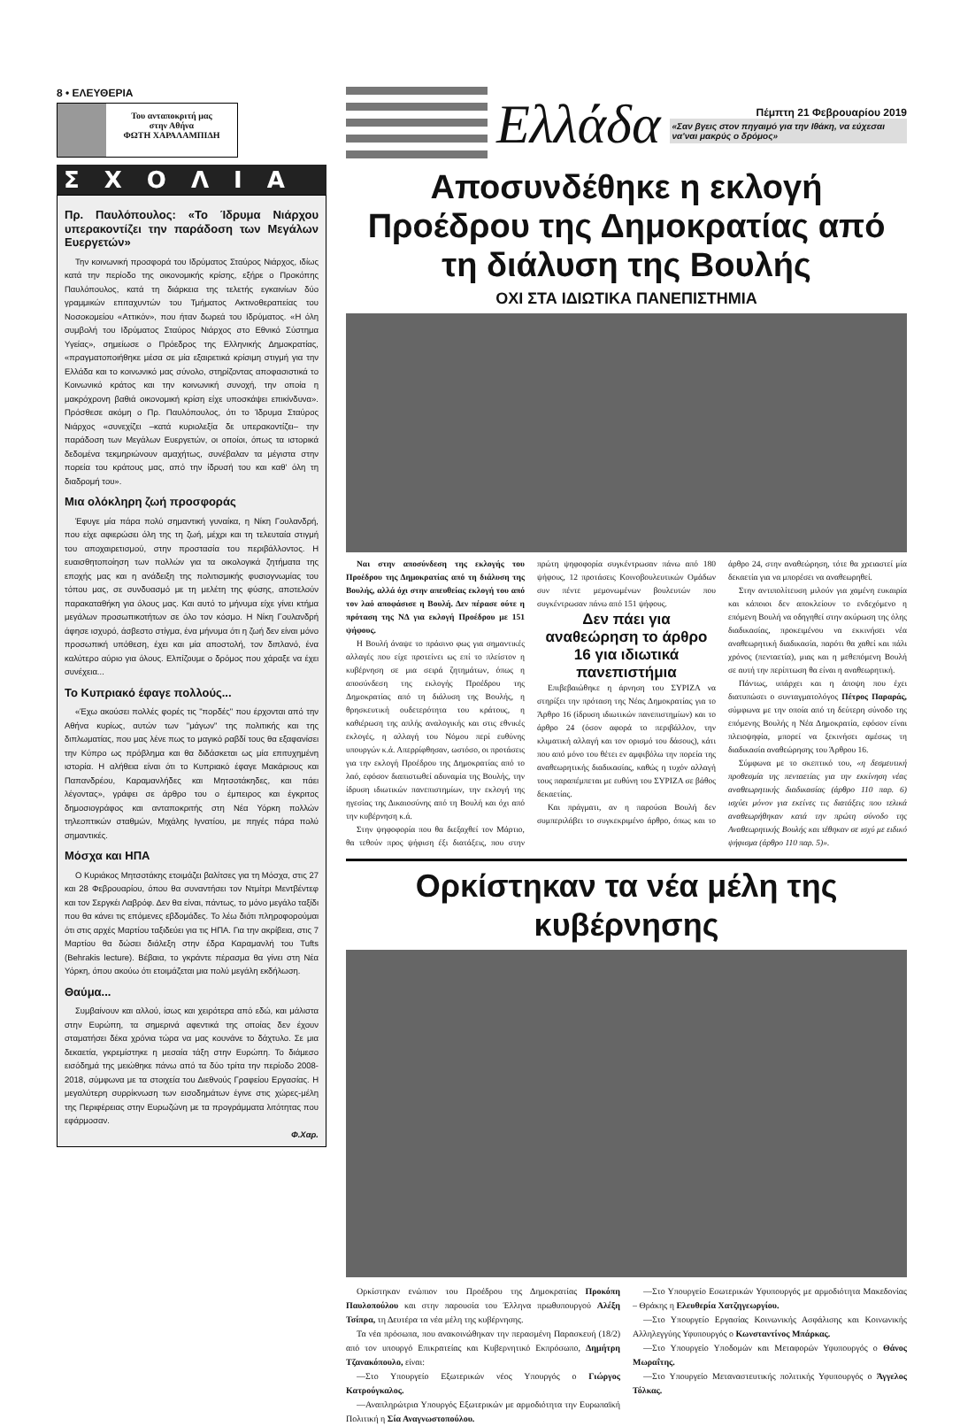8 • ΕΛΕΥΘΕΡΙΑ
Του ανταποκριτή μας
στην Αθήνα
ΦΩΤΗ ΧΑΡΑΛΑΜΠΙΔΗ
ΣΧΟΛΙΑ
Πρ. Παυλόπουλος: «Το Ίδρυμα Νιάρχου υπερακοντίζει την παράδοση των Μεγάλων Ευεργετών»
Την κοινωνική προσφορά του Ιδρύματος Σταύρος Νιάρχος, ιδίως κατά την περίοδο της οικονομικής κρίσης, εξήρε ο Προκόπης Παυλόπουλος, κατά τη διάρκεια της τελετής εγκαινίων δύο γραμμικών επιταχυντών του Τμήματος Ακτινοθεραπείας του Νοσοκομείου «Αττικόν», που ήταν δωρεά του Ιδρύματος. «Η όλη συμβολή του Ιδρύματος Σταύρος Νιάρχος στο Εθνικό Σύστημα Υγείας», σημείωσε ο Πρόεδρος της Ελληνικής Δημοκρατίας, «πραγματοποιήθηκε μέσα σε μία εξαιρετικά κρίσιμη στιγμή για την Ελλάδα και το κοινωνικό μας σύνολο, στηρίζοντας αποφασιστικά το Κοινωνικό κράτος και την κοινωνική συνοχή, την οποία η μακρόχρονη βαθιά οικονομική κρίση είχε υποσκάψει επικίνδυνα». Πρόσθεσε ακόμη ο Πρ. Παυλόπουλος, ότι το Ίδρυμα Σταύρος Νιάρχος «συνεχίζει –κατά κυριολεξία δε υπερακοντίζει– την παράδοση των Μεγάλων Ευεργετών, οι οποίοι, όπως τα ιστορικά δεδομένα τεκμηριώνουν αμαχήτως, συνέβαλαν τα μέγιστα στην πορεία του κράτους μας, από την ίδρυσή του και καθ' όλη τη διαδρομή του».
Μια ολόκληρη ζωή προσφοράς
Έφυγε μία πάρα πολύ σημαντική γυναίκα, η Νίκη Γουλανδρή, που είχε αφιερώσει όλη της τη ζωή, μέχρι και τη τελευταία στιγμή του αποχαιρετισμού, στην προστασία του περιβάλλοντος. Η ευαισθητοποίηση των πολλών για τα οικολογικά ζητήματα της εποχής μας και η ανάδειξη της πολιτισμικής φυσιογνωμίας του τόπου μας, σε συνδυασμό με τη μελέτη της φύσης, αποτελούν παρακαταθήκη για όλους μας. Και αυτό το μήνυμα είχε γίνει κτήμα μεγάλων προσωπικοτήτων σε όλο τον κόσμο. Η Νίκη Γουλανδρή άφησε ισχυρό, άσβεστο στίγμα, ένα μήνυμα ότι η ζωή δεν είναι μόνο προσωπική υπόθεση, έχει και μία αποστολή, τον διπλανό, ένα καλύτερο αύριο για όλους. Ελπίζουμε ο δρόμος που χάραξε να έχει συνέχεια...
Το Κυπριακό έφαγε πολλούς...
«Έχω ακούσει πολλές φορές τις "πορδές" που έρχονται από την Αθήνα κυρίως, αυτών των "μάγων" της πολιτικής και της διπλωματίας, που μας λένε πως το μαγικό ραβδί τους θα εξαφανίσει την Κύπρο ως πρόβλημα και θα διδάσκεται ως μία επιτυχημένη ιστορία. Η αλήθεια είναι ότι το Κυπριακό έφαγε Μακάριους και Παπανδρέου, Καραμανλήδες και Μητσοτάκηδες, και πάει λέγοντας», γράφει σε άρθρο του ο έμπειρος και έγκριτος δημοσιογράφος και ανταποκριτής στη Νέα Υόρκη πολλών τηλεοπτικών σταθμών, Μιχάλης Ιγνατίου, με πηγές πάρα πολύ σημαντικές.
Μόσχα και ΗΠΑ
Ο Κυριάκος Μητσοτάκης ετοιμάζει βαλίτσες για τη Μόσχα, στις 27 και 28 Φεβρουαρίου, όπου θα συναντήσει τον Ντμίτρι Μεντβέντεφ και τον Σεργκέι Λαβρόφ. Δεν θα είναι, πάντως, το μόνο μεγάλο ταξίδι που θα κάνει τις επόμενες εβδομάδες. Το λέω διότι πληροφορούμαι ότι στις αρχές Μαρτίου ταξιδεύει για τις ΗΠΑ. Για την ακρίβεια, στις 7 Μαρτίου θα δώσει διάλεξη στην έδρα Καραμανλή του Tufts (Behrakis lecture). Βέβαια, το γκράντε πέρασμα θα γίνει στη Νέα Υόρκη, όπου ακούω ότι ετοιμάζεται μια πολύ μεγάλη εκδήλωση.
Θαύμα...
Συμβαίνουν και αλλού, ίσως και χειρότερα από εδώ, και μάλιστα στην Ευρώπη, τα σημερινά αφεντικά της οποίας δεν έχουν σταματήσει δέκα χρόνια τώρα να μας κουνάνε το δάχτυλο. Σε μια δεκαετία, γκρεμίστηκε η μεσαία τάξη στην Ευρώπη. Το διάμεσο εισόδημά της μειώθηκε πάνω από τα δύο τρίτα την περίοδο 2008-2018, σύμφωνα με τα στοιχεία του Διεθνούς Γραφείου Εργασίας. Η μεγαλύτερη συρρίκνωση των εισοδημάτων έγινε στις χώρες-μέλη της Περιφέρειας στην Ευρωζώνη με τα προγράμματα λιτότητας που εφάρμοσαν.
Φ.Χαρ.
Ελλάδα
Πέμπτη 21 Φεβρουαρίου 2019
«Σαν βγεις στον πηγαιμό για την Ιθάκη, να εύχεσαι να'ναι μακρύς ο δρόμος»
Αποσυνδέθηκε η εκλογή Προέδρου της Δημοκρατίας από τη διάλυση της Βουλής
ΟΧΙ ΣΤΑ ΙΔΙΩΤΙΚΑ ΠΑΝΕΠΙΣΤΗΜΙΑ
Ναι στην αποσύνδεση της εκλογής του Προέδρου της Δημοκρατίας από τη διάλυση της Βουλής, αλλά όχι στην απευθείας εκλογή του από τον λαό αποφάσισε η Βουλή. Δεν πέρασε ούτε η πρόταση της ΝΔ για εκλογή Προέδρου με 151 ψήφους.
Η Βουλή άναψε το πράσινο φως για σημαντικές αλλαγές που είχε προτείνει ως επί το πλείστον η κυβέρνηση σε μια σειρά ζητημάτων, όπως η αποσύνδεση της εκλογής Προέδρου της Δημοκρατίας από τη διάλυση της Βουλής, η θρησκευτική ουδετερότητα του κράτους, η καθιέρωση της απλής αναλογικής και στις εθνικές εκλογές, η αλλαγή του Νόμου περί ευθύνης υπουργών κ.ά. Απερρίφθησαν, ωστόσο, οι προτάσεις για την εκλογή Προέδρου της Δημοκρατίας από το λαό, εφόσον διαπιστωθεί αδυναμία της Βουλής, την ίδρυση ιδιωτικών πανεπιστημίων, την εκλογή της ηγεσίας της Δικαιοσύνης από τη Βουλή και όχι από την κυβέρνηση κ.ά.
Στην ψηφοφορία που θα διεξαχθεί τον Μάρτιο, θα τεθούν προς ψήφιση έξι διατάξεις, που στην πρώτη ψηφοφορία συγκέντρωσαν πάνω από 180 ψήφους, 12 προτάσεις Κοινοβουλευτικών Ομάδων συν πέντε μεμονωμένων βουλευτών που συγκέντρωσαν πάνω από 151 ψήφους.
Δεν πάει για αναθεώρηση το άρθρο 16 για ιδιωτικά πανεπιστήμια
Επιβεβαιώθηκε η άρνηση του ΣΥΡΙΖΑ να στηρίξει την πρόταση της Νέας Δημοκρατίας για το Άρθρο 16 (ίδρυση ιδιωτικών πανεπιστημίων) και το άρθρο 24 (όσον αφορά το περιβάλλον, την κλιματική αλλαγή και τον ορισμό του δάσους), κάτι που από μόνο του θέτει εν αμφιβόλω την πορεία της αναθεωρητικής διαδικασίας, καθώς η τυχόν αλλαγή τους παραπέμπεται με ευθύνη του ΣΥΡΙΖΑ σε βάθος δεκαετίας.
Και πράγματι, αν η παρούσα Βουλή δεν συμπεριλάβει το συγκεκριμένο άρθρο, όπως και το άρθρο 24, στην αναθεώρηση, τότε θα χρειαστεί μία δεκαετία για να μπορέσει να αναθεωρηθεί.
Στην αντιπολίτευση μιλούν για χαμένη ευκαιρία και κάποιοι δεν αποκλείουν το ενδεχόμενο η επόμενη Βουλή να οδηγηθεί στην ακύρωση της όλης διαδικασίας, προκειμένου να εκκινήσει νέα αναθεωρητική διαδικασία, παρότι θα χαθεί και πάλι χρόνος (πενταετία), μιας και η μεθεπόμενη Βουλή σε αυτή την περίπτωση θα είναι η αναθεωρητική.
Πάντως, υπάρχει και η άποψη που έχει διατυπώσει ο συνταγματολόγος Πέτρος Παραράς, σύμφωνα με την οποία από τη δεύτερη σύνοδο της επόμενης Βουλής η Νέα Δημοκρατία, εφόσον είναι πλειοψηφία, μπορεί να ξεκινήσει αμέσως τη διαδικασία αναθεώρησης του Άρθρου 16.
Σύμφωνα με το σκεπτικό του, «η δεσμευτική προθεσμία της πενταετίας για την εκκίνηση νέας αναθεωρητικής διαδικασίας (άρθρο 110 παρ. 6) ισχύει μόνον για εκείνες τις διατάξεις που τελικά αναθεωρήθηκαν κατά την πρώτη σύνοδο της Αναθεωρητικής Βουλής και τέθηκαν σε ισχύ με ειδικό ψήφισμα (άρθρο 110 παρ. 5)».
Ορκίστηκαν τα νέα μέλη της κυβέρνησης
Ορκίστηκαν ενώπιον του Προέδρου της Δημοκρατίας Προκόπη Παυλοπούλου και στην παρουσία του Έλληνα πρωθυπουργού Αλέξη Τσίπρα, τη Δευτέρα τα νέα μέλη της κυβέρνησης.
Τα νέα πρόσωπα, που ανακοινώθηκαν την περασμένη Παρασκευή (18/2) από τον υπουργό Επικρατείας και Κυβερνητικό Εκπρόσωπο, Δημήτρη Τζανακόπουλο, είναι:
—Στο Υπουργείο Εξωτερικών νέος Υπουργός ο Γιώργος Κατρούγκαλος.
—Αναπληρώτρια Υπουργός Εξωτερικών με αρμοδιότητα την Ευρωπαϊκή Πολιτική η Σία Αναγνωστοπούλου.
—Στο Υπουργείο Εσωτερικών Υφυπουργός με αρμοδιότητα Μακεδονίας – Θράκης η Ελευθερία Χατζηγεωργίου.
—Στο Υπουργείο Εργασίας Κοινωνικής Ασφάλισης και Κοινωνικής Αλληλεγγύης Υφυπουργός ο Κωνσταντίνος Μπάρκας.
—Στο Υπουργείο Υποδομών και Μεταφορών Υφυπουργός ο Θάνος Μωραΐτης.
—Στο Υπουργείο Μεταναστευτικής πολιτικής Υφυπουργός ο Άγγελος Τόλκας.